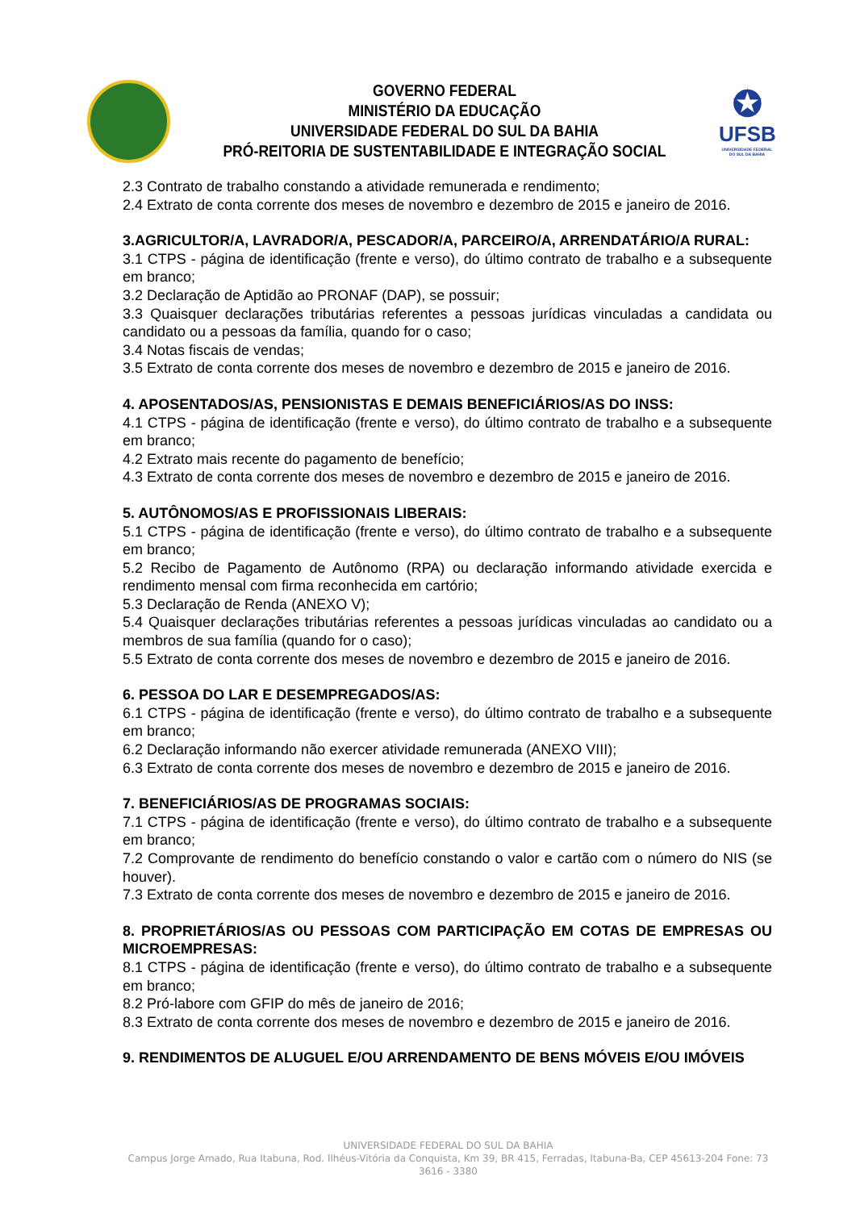GOVERNO FEDERAL
MINISTÉRIO DA EDUCAÇÃO
UNIVERSIDADE FEDERAL DO SUL DA BAHIA
PRÓ-REITORIA DE SUSTENTABILIDADE E INTEGRAÇÃO SOCIAL
✪
UFSB
UNIVERSIDADE FEDERAL DO SUL DA BAHIA
2.3 Contrato de trabalho constando a atividade remunerada e rendimento;
2.4 Extrato de conta corrente dos meses de novembro e dezembro de 2015 e janeiro de 2016.
3.AGRICULTOR/A, LAVRADOR/A, PESCADOR/A, PARCEIRO/A, ARRENDATÁRIO/A RURAL:
3.1 CTPS - página de identificação (frente e verso), do último contrato de trabalho e a subsequente em branco;
3.2 Declaração de Aptidão ao PRONAF (DAP), se possuir;
3.3 Quaisquer declarações tributárias referentes a pessoas jurídicas vinculadas a candidata ou candidato ou a pessoas da família, quando for o caso;
3.4 Notas fiscais de vendas;
3.5 Extrato de conta corrente dos meses de novembro e dezembro de 2015 e janeiro de 2016.
4. APOSENTADOS/AS, PENSIONISTAS E DEMAIS BENEFICIÁRIOS/AS DO INSS:
4.1 CTPS - página de identificação (frente e verso), do último contrato de trabalho e a subsequente em branco;
4.2 Extrato mais recente do pagamento de benefício;
4.3 Extrato de conta corrente dos meses de novembro e dezembro de 2015 e janeiro de 2016.
5. AUTÔNOMOS/AS E PROFISSIONAIS LIBERAIS:
5.1 CTPS - página de identificação (frente e verso), do último contrato de trabalho e a subsequente em branco;
5.2 Recibo de Pagamento de Autônomo (RPA) ou declaração informando atividade exercida e rendimento mensal com firma reconhecida em cartório;
5.3 Declaração de Renda (ANEXO V);
5.4 Quaisquer declarações tributárias referentes a pessoas jurídicas vinculadas ao candidato ou a membros de sua família (quando for o caso);
5.5 Extrato de conta corrente dos meses de novembro e dezembro de 2015 e janeiro de 2016.
6. PESSOA DO LAR E DESEMPREGADOS/AS:
6.1 CTPS - página de identificação (frente e verso), do último contrato de trabalho e a subsequente em branco;
6.2 Declaração informando não exercer atividade remunerada (ANEXO VIII);
6.3 Extrato de conta corrente dos meses de novembro e dezembro de 2015 e janeiro de 2016.
7. BENEFICIÁRIOS/AS DE PROGRAMAS SOCIAIS:
7.1 CTPS - página de identificação (frente e verso), do último contrato de trabalho e a subsequente em branco;
7.2 Comprovante de rendimento do benefício constando o valor e cartão com o número do NIS (se houver).
7.3 Extrato de conta corrente dos meses de novembro e dezembro de 2015 e janeiro de 2016.
8. PROPRIETÁRIOS/AS OU PESSOAS COM PARTICIPAÇÃO EM COTAS DE EMPRESAS OU MICROEMPRESAS:
8.1 CTPS - página de identificação (frente e verso), do último contrato de trabalho e a subsequente em branco;
8.2 Pró-labore com GFIP do mês de janeiro de 2016;
8.3 Extrato de conta corrente dos meses de novembro e dezembro de 2015 e janeiro de 2016.
9. RENDIMENTOS DE ALUGUEL E/OU ARRENDAMENTO DE BENS MÓVEIS E/OU IMÓVEIS
UNIVERSIDADE FEDERAL DO SUL DA BAHIA
Campus Jorge Amado, Rua Itabuna, Rod. Ilhéus-Vitória da Conquista, Km 39, BR 415, Ferradas, Itabuna-Ba, CEP 45613-204 Fone: 73 3616 - 3380